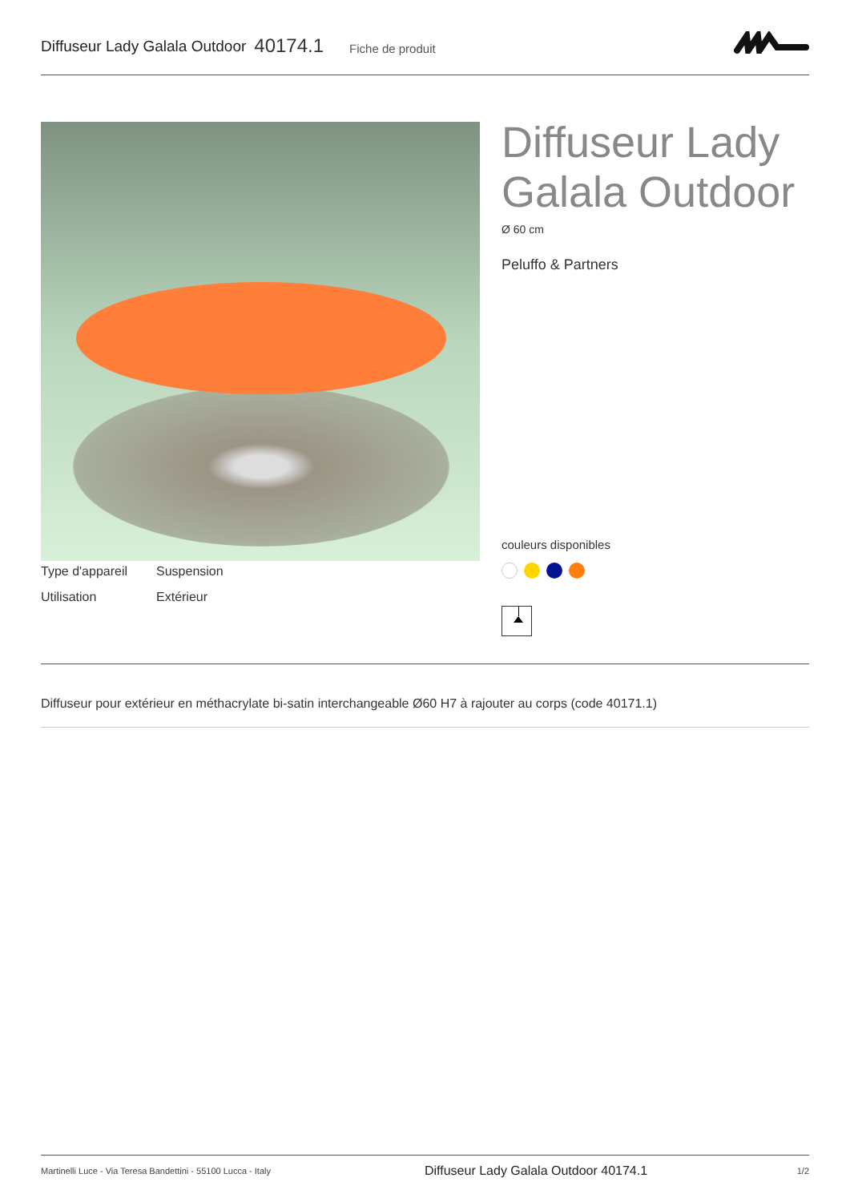Diffuseur Lady Galala Outdoor 40174.1 Fiche de produit
Diffuseur Lady Galala Outdoor
Ø 60 cm
Peluffo & Partners
couleurs disponibles
| Type d'appareil | Suspension |
| Utilisation | Extérieur |
Diffuseur pour extérieur en méthacrylate bi-satin interchangeable Ø60 H7 à rajouter au corps (code 40171.1)
Martinelli Luce - Via Teresa Bandettini - 55100 Lucca - Italy Diffuseur Lady Galala Outdoor 40174.1 1/2